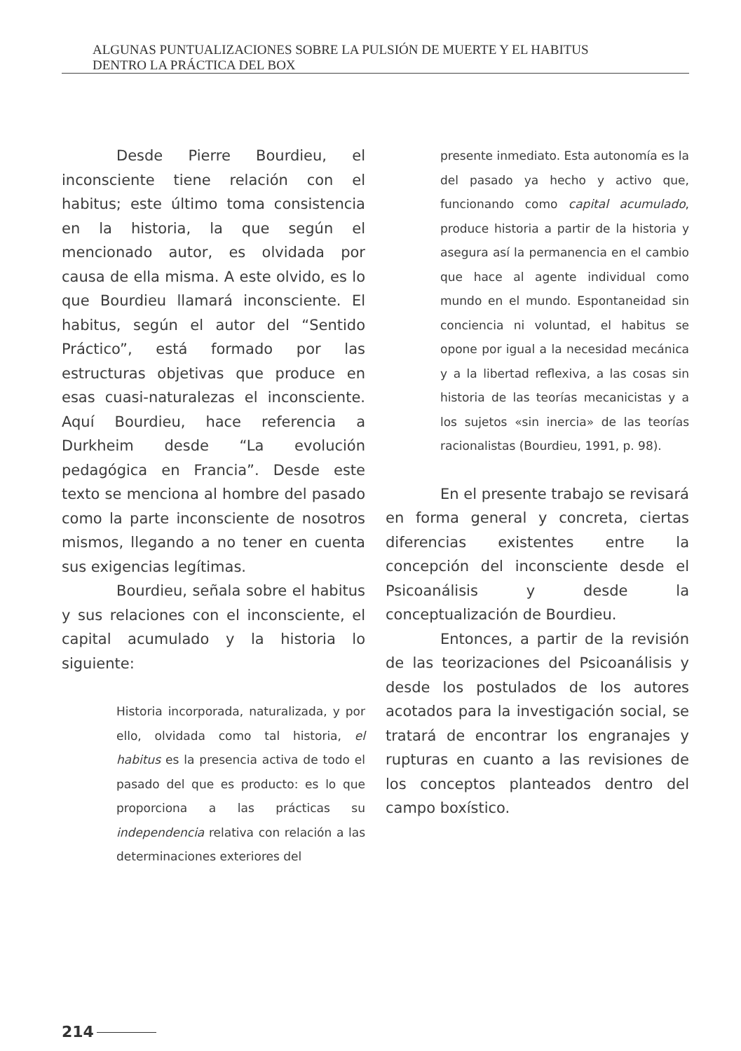ALGUNAS PUNTUALIZACIONES SOBRE LA PULSIÓN DE MUERTE Y EL HABITUS
DENTRO LA PRÁCTICA DEL BOX
Desde Pierre Bourdieu, el inconsciente tiene relación con el habitus; este último toma consistencia en la historia, la que según el mencionado autor, es olvidada por causa de ella misma. A este olvido, es lo que Bourdieu llamará inconsciente. El habitus, según el autor del “Sentido Práctico”, está formado por las estructuras objetivas que produce en esas cuasi-naturalezas el inconsciente. Aquí Bourdieu, hace referencia a Durkheim desde “La evolución pedagógica en Francia”. Desde este texto se menciona al hombre del pasado como la parte inconsciente de nosotros mismos, llegando a no tener en cuenta sus exigencias legítimas.
Bourdieu, señala sobre el habitus y sus relaciones con el inconsciente, el capital acumulado y la historia lo siguiente:
Historia incorporada, naturalizada, y por ello, olvidada como tal historia, el habitus es la presencia activa de todo el pasado del que es producto: es lo que proporciona a las prácticas su independencia relativa con relación a las determinaciones exteriores del
presente inmediato. Esta autonomía es la del pasado ya hecho y activo que, funcionando como capital acumulado, produce historia a partir de la historia y asegura así la permanencia en el cambio que hace al agente individual como mundo en el mundo. Espontaneidad sin conciencia ni voluntad, el habitus se opone por igual a la necesidad mecánica y a la libertad reflexiva, a las cosas sin historia de las teorías mecanicistas y a los sujetos «sin inercia» de las teorías racionalistas (Bourdieu, 1991, p. 98).
En el presente trabajo se revisará en forma general y concreta, ciertas diferencias existentes entre la concepción del inconsciente desde el Psicoanálisis y desde la conceptualización de Bourdieu.
Entonces, a partir de la revisión de las teorizaciones del Psicoanálisis y desde los postulados de los autores acotados para la investigación social, se tratará de encontrar los engranajes y rupturas en cuanto a las revisiones de los conceptos planteados dentro del campo boxístico.
214